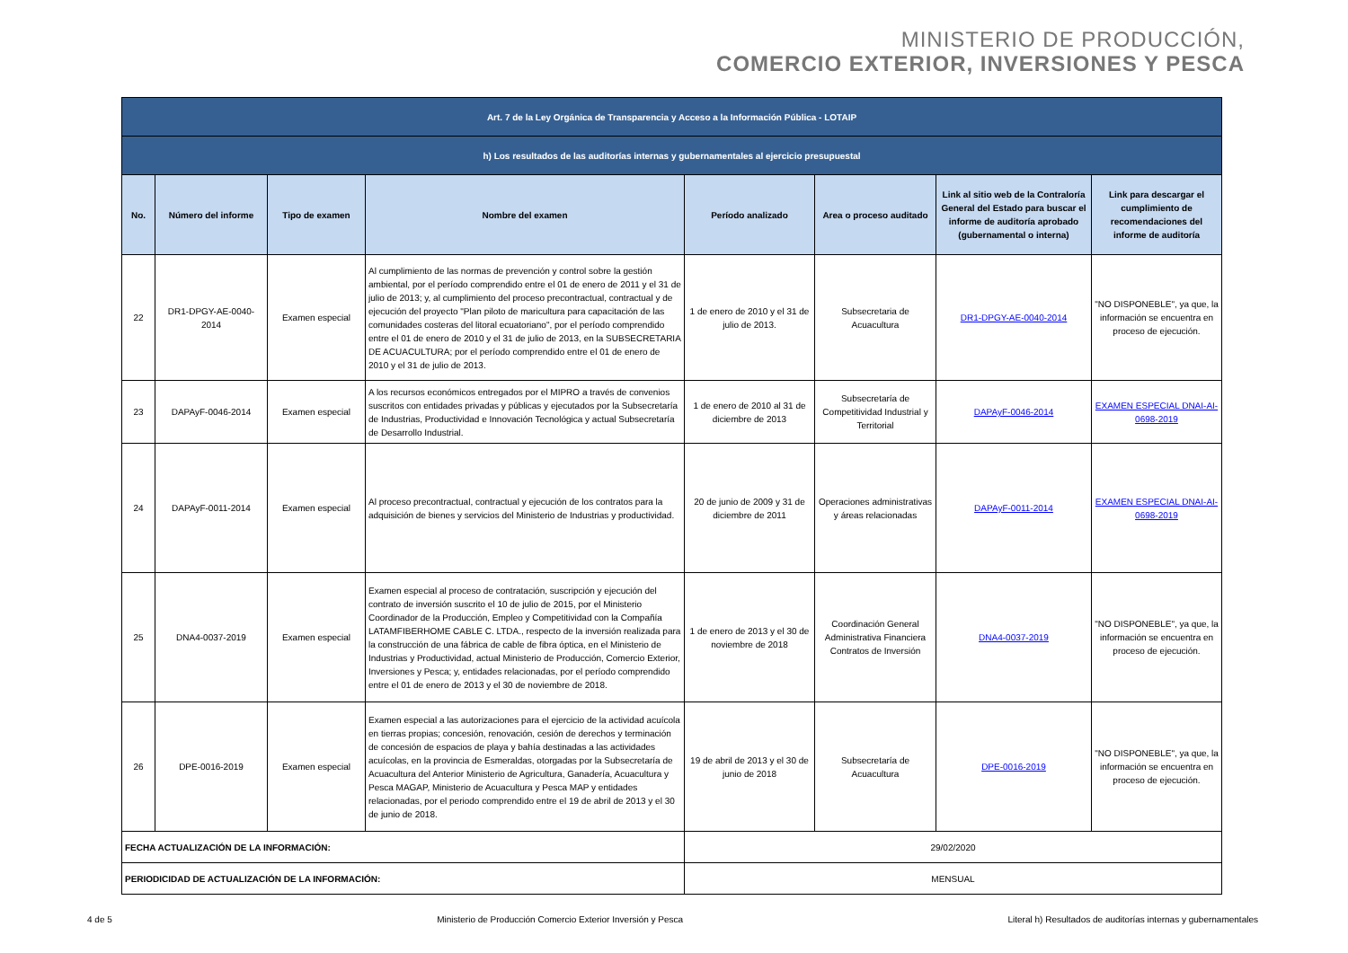MINISTERIO DE PRODUCCIÓN,
COMERCIO EXTERIOR, INVERSIONES Y PESCA
| Art. 7 de la Ley Orgánica de Transparencia y Acceso a la Información Pública - LOTAIP | | | | | | | |
| h) Los resultados de las auditorías internas y gubernamentales al ejercicio presupuestal | | | | | | | |
| No. | Número del informe | Tipo de examen | Nombre del examen | Período analizado | Area o proceso auditado | Link al sitio web de la Contraloría General del Estado para buscar el informe de auditoría aprobado (gubernamental o interna) | Link para descargar el cumplimiento de recomendaciones del informe de auditoría |
| 22 | DR1-DPGY-AE-0040-2014 | Examen especial | Al cumplimiento de las normas de prevención y control sobre la gestión ambiental, por el período comprendido entre el 01 de enero de 2011 y el 31 de julio de 2013; y, al cumplimiento del proceso precontractual, contractual y de ejecución del proyecto "Plan piloto de maricultura para capacitación de las comunidades costeras del litoral ecuatoriano", por el período comprendido entre el 01 de enero de 2010 y el 31 de julio de 2013, en la SUBSECRETARIA DE ACUACULTURA; por el período comprendido entre el 01 de enero de 2010 y el 31 de julio de 2013. | 1 de enero de 2010 y el 31 de julio de 2013. | Subsecretaria de Acuacultura | DR1-DPGY-AE-0040-2014 | "NO DISPONEBLE", ya que, la información se encuentra en proceso de ejecución. |
| 23 | DAPAyF-0046-2014 | Examen especial | A los recursos económicos entregados por el MIPRO a través de convenios suscritos con entidades privadas y públicas y ejecutados por la Subsecretaría de Industrias, Productividad e Innovación Tecnológica y actual Subsecretaría de Desarrollo Industrial. | 1 de enero de 2010 al 31 de diciembre de 2013 | Subsecretaría de Competitividad Industrial y Territorial | DAPAyF-0046-2014 | EXAMEN ESPECIAL DNAI-AI-0698-2019 |
| 24 | DAPAyF-0011-2014 | Examen especial | Al proceso precontractual, contractual y ejecución de los contratos para la adquisición de bienes y servicios del Ministerio de Industrias y productividad. | 20 de junio de 2009 y 31 de diciembre de 2011 | Operaciones administrativas y áreas relacionadas | DAPAyF-0011-2014 | EXAMEN ESPECIAL DNAI-AI-0698-2019 |
| 25 | DNA4-0037-2019 | Examen especial | Examen especial al proceso de contratación, suscripción y ejecución del contrato de inversión suscrito el 10 de julio de 2015, por el Ministerio Coordinador de la Producción, Empleo y Competitividad con la Compañía LATAMFIBERHOME CABLE C. LTDA., respecto de la inversión realizada para la construcción de una fábrica de cable de fibra óptica, en el Ministerio de Industrias y Productividad, actual Ministerio de Producción, Comercio Exterior, Inversiones y Pesca; y, entidades relacionadas, por el período comprendido entre el 01 de enero de 2013 y el 30 de noviembre de 2018. | 1 de enero de 2013 y el 30 de noviembre de 2018 | Coordinación General Administrativa Financiera Contratos de Inversión | DNA4-0037-2019 | "NO DISPONEBLE", ya que, la información se encuentra en proceso de ejecución. |
| 26 | DPE-0016-2019 | Examen especial | Examen especial a las autorizaciones para el ejercicio de la actividad acuícola en tierras propias; concesión, renovación, cesión de derechos y terminación de concesión de espacios de playa y bahía destinadas a las actividades acuícolas, en la provincia de Esmeraldas, otorgadas por la Subsecretaría de Acuacultura del Anterior Ministerio de Agricultura, Ganadería, Acuacultura y Pesca MAGAP, Ministerio de Acuacultura y Pesca MAP y entidades relacionadas, por el periodo comprendido entre el 19 de abril de 2013 y el 30 de junio de 2018. | 19 de abril de 2013 y el 30 de junio de 2018 | Subsecretaría de Acuacultura | DPE-0016-2019 | "NO DISPONEBLE", ya que, la información se encuentra en proceso de ejecución. |
| FECHA ACTUALIZACIÓN DE LA INFORMACIÓN: | | | | 29/02/2020 | | | |
| PERIODICIDAD DE ACTUALIZACIÓN DE LA INFORMACIÓN: | | | | MENSUAL | | | |
4 de 5 Ministerio de Producción Comercio Exterior Inversión y Pesca Literal h) Resultados de auditorías internas y gubernamentales